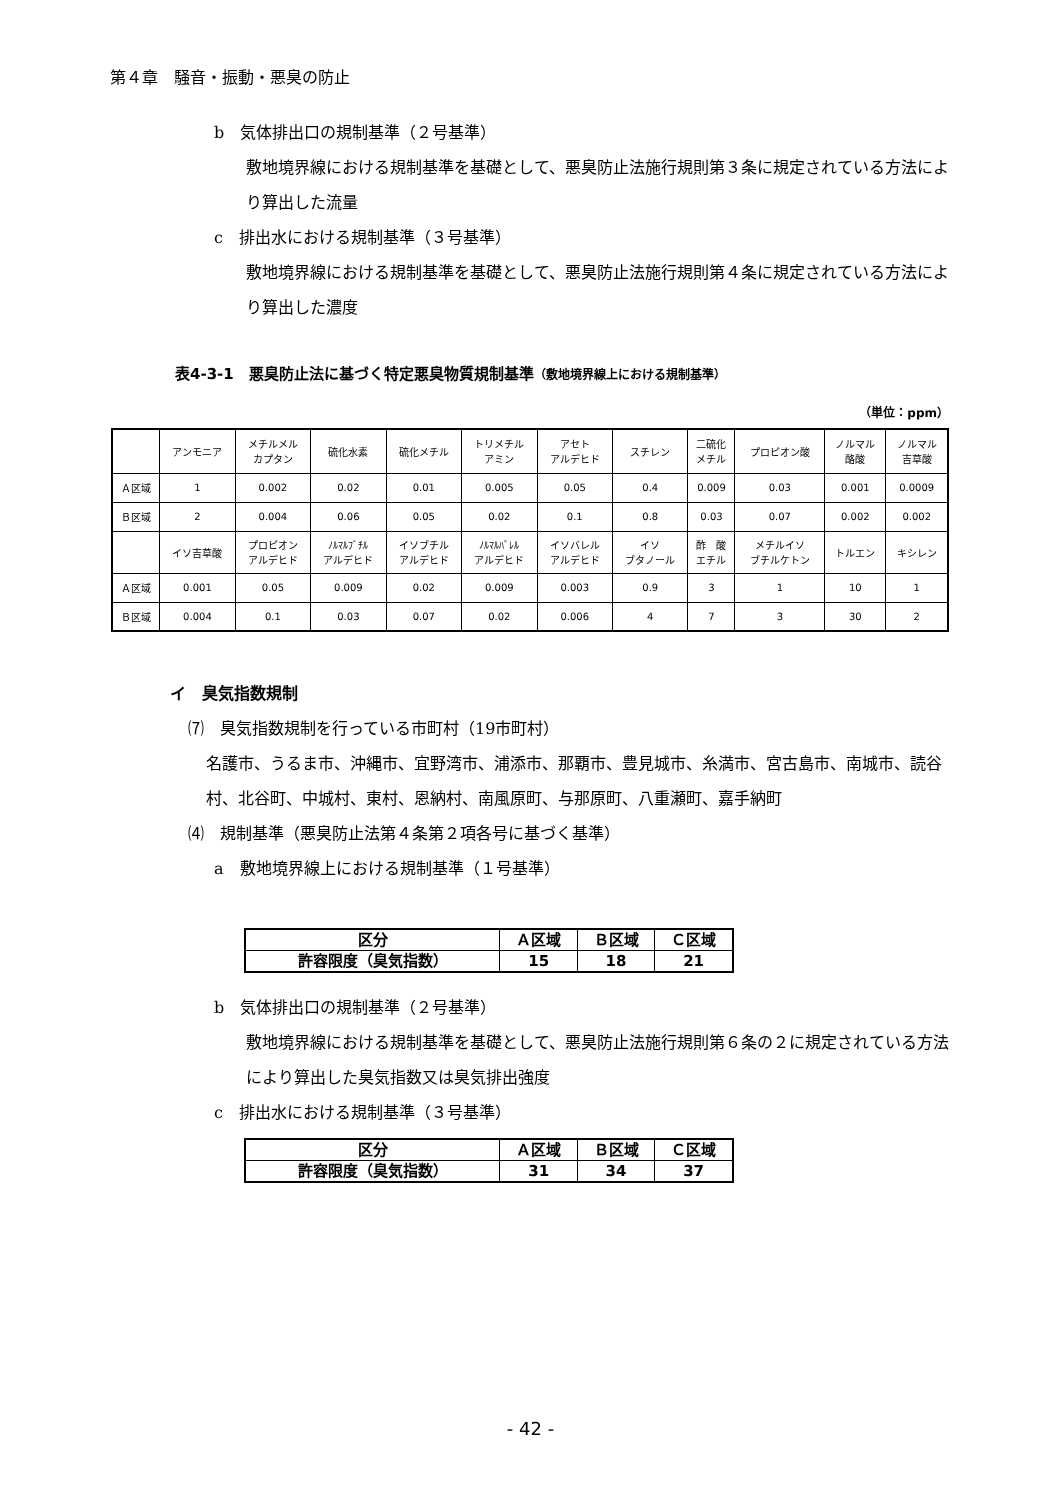第４章　騒音・振動・悪臭の防止
b　気体排出口の規制基準（２号基準）
敷地境界線における規制基準を基礎として、悪臭防止法施行規則第３条に規定されている方法により算出した流量
c　排出水における規制基準（３号基準）
敷地境界線における規制基準を基礎として、悪臭防止法施行規則第４条に規定されている方法により算出した濃度
表4-3-1　悪臭防止法に基づく特定悪臭物質規制基準（敷地境界線上における規制基準）
（単位：ppm）
| | アンモニア | メチルメル カプタン | 硫化水素 | 硫化メチル | トリメチル アミン | アセト アルデヒド | スチレン | 二硫化 メチル | プロピオン酸 | ノルマル 酪酸 | ノルマル 吉草酸 |
| Ａ区域 | 1 | 0.002 | 0.02 | 0.01 | 0.005 | 0.05 | 0.4 | 0.009 | 0.03 | 0.001 | 0.0009 |
| Ｂ区域 | 2 | 0.004 | 0.06 | 0.05 | 0.02 | 0.1 | 0.8 | 0.03 | 0.07 | 0.002 | 0.002 |
| | イソ吉草酸 | プロピオン アルデヒド | ﾉﾙﾏﾙﾌﾞﾁﾙ アルデヒド | イソブチル アルデヒド | ﾉﾙﾏﾙﾊﾞﾚﾙ アルデヒド | イソバレル アルデヒド | イソ ブタノール | 酢 酸 エチル | メチルイソ ブチルケトン | トルエン | キシレン |
| Ａ区域 | 0.001 | 0.05 | 0.009 | 0.02 | 0.009 | 0.003 | 0.9 | 3 | 1 | 10 | 1 |
| Ｂ区域 | 0.004 | 0.1 | 0.03 | 0.07 | 0.02 | 0.006 | 4 | 7 | 3 | 30 | 2 |
イ　臭気指数規制
⑺　臭気指数規制を行っている市町村（19市町村）
名護市、うるま市、沖縄市、宜野湾市、浦添市、那覇市、豊見城市、糸満市、宮古島市、南城市、読谷村、北谷町、中城村、東村、恩納村、南風原町、与那原町、八重瀬町、嘉手納町
⑷　規制基準（悪臭防止法第４条第２項各号に基づく基準）
a　敷地境界線上における規制基準（１号基準）
| 区分 | Ａ区域 | Ｂ区域 | Ｃ区域 |
| 許容限度（臭気指数） | 15 | 18 | 21 |
b　気体排出口の規制基準（２号基準）
敷地境界線における規制基準を基礎として、悪臭防止法施行規則第６条の２に規定されている方法により算出した臭気指数又は臭気排出強度
c　排出水における規制基準（３号基準）
| 区分 | Ａ区域 | Ｂ区域 | Ｃ区域 |
| 許容限度（臭気指数） | 31 | 34 | 37 |
- 42 -